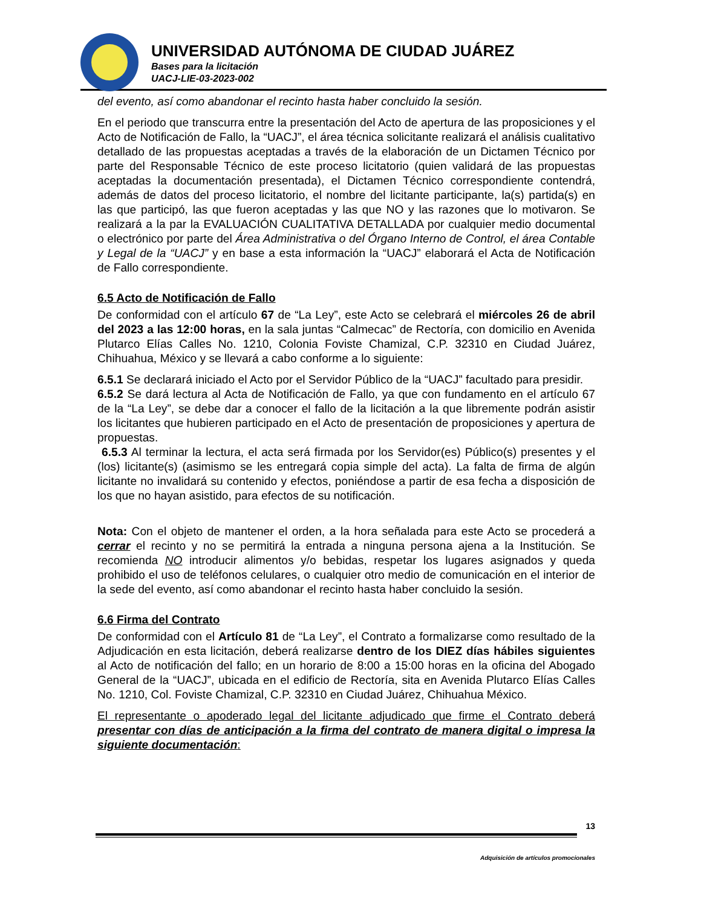UNIVERSIDAD AUTÓNOMA DE CIUDAD JUÁREZ
Bases para la licitación
UACJ-LIE-03-2023-002
del evento, así como abandonar el recinto hasta haber concluido la sesión.
En el periodo que transcurra entre la presentación del Acto de apertura de las proposiciones y el Acto de Notificación de Fallo, la “UACJ”, el área técnica solicitante realizará el análisis cualitativo detallado de las propuestas aceptadas a través de la elaboración de un Dictamen Técnico por parte del Responsable Técnico de este proceso licitatorio (quien validará de las propuestas aceptadas la documentación presentada), el Dictamen Técnico correspondiente contendrá, además de datos del proceso licitatorio, el nombre del licitante participante, la(s) partida(s) en las que participó, las que fueron aceptadas y las que NO y las razones que lo motivaron. Se realizará a la par la EVALUACIÓN CUALITATIVA DETALLADA por cualquier medio documental o electrónico por parte del Área Administrativa o del Órgano Interno de Control, el área Contable y Legal de la “UACJ” y en base a esta información la “UACJ” elaborará el Acta de Notificación de Fallo correspondiente.
6.5 Acto de Notificación de Fallo
De conformidad con el artículo 67 de “La Ley”, este Acto se celebrará el miércoles 26 de abril del 2023 a las 12:00 horas, en la sala juntas “Calmecac” de Rectoría, con domicilio en Avenida Plutarco Elías Calles No. 1210, Colonia Foviste Chamizal, C.P. 32310 en Ciudad Juárez, Chihuahua, México y se llevará a cabo conforme a lo siguiente:
6.5.1 Se declarará iniciado el Acto por el Servidor Público de la “UACJ” facultado para presidir.
6.5.2 Se dará lectura al Acta de Notificación de Fallo, ya que con fundamento en el artículo 67 de la “La Ley”, se debe dar a conocer el fallo de la licitación a la que libremente podrán asistir los licitantes que hubieren participado en el Acto de presentación de proposiciones y apertura de propuestas.
6.5.3 Al terminar la lectura, el acta será firmada por los Servidor(es) Público(s) presentes y el (los) licitante(s) (asimismo se les entregará copia simple del acta). La falta de firma de algún licitante no invalidará su contenido y efectos, poniéndose a partir de esa fecha a disposición de los que no hayan asistido, para efectos de su notificación.
Nota: Con el objeto de mantener el orden, a la hora señalada para este Acto se procederá a cerrar el recinto y no se permitirá la entrada a ninguna persona ajena a la Institución. Se recomienda NO introducir alimentos y/o bebidas, respetar los lugares asignados y queda prohibido el uso de teléfonos celulares, o cualquier otro medio de comunicación en el interior de la sede del evento, así como abandonar el recinto hasta haber concluido la sesión.
6.6 Firma del Contrato
De conformidad con el Artículo 81 de “La Ley”, el Contrato a formalizarse como resultado de la Adjudicación en esta licitación, deberá realizarse dentro de los DIEZ días hábiles siguientes al Acto de notificación del fallo; en un horario de 8:00 a 15:00 horas en la oficina del Abogado General de la “UACJ”, ubicada en el edificio de Rectoría, sita en Avenida Plutarco Elías Calles No. 1210, Col. Foviste Chamizal, C.P. 32310 en Ciudad Juárez, Chihuahua México.
El representante o apoderado legal del licitante adjudicado que firme el Contrato deberá presentar con días de anticipación a la firma del contrato de manera digital o impresa la siguiente documentación:
13
Adquisición de artículos promocionales